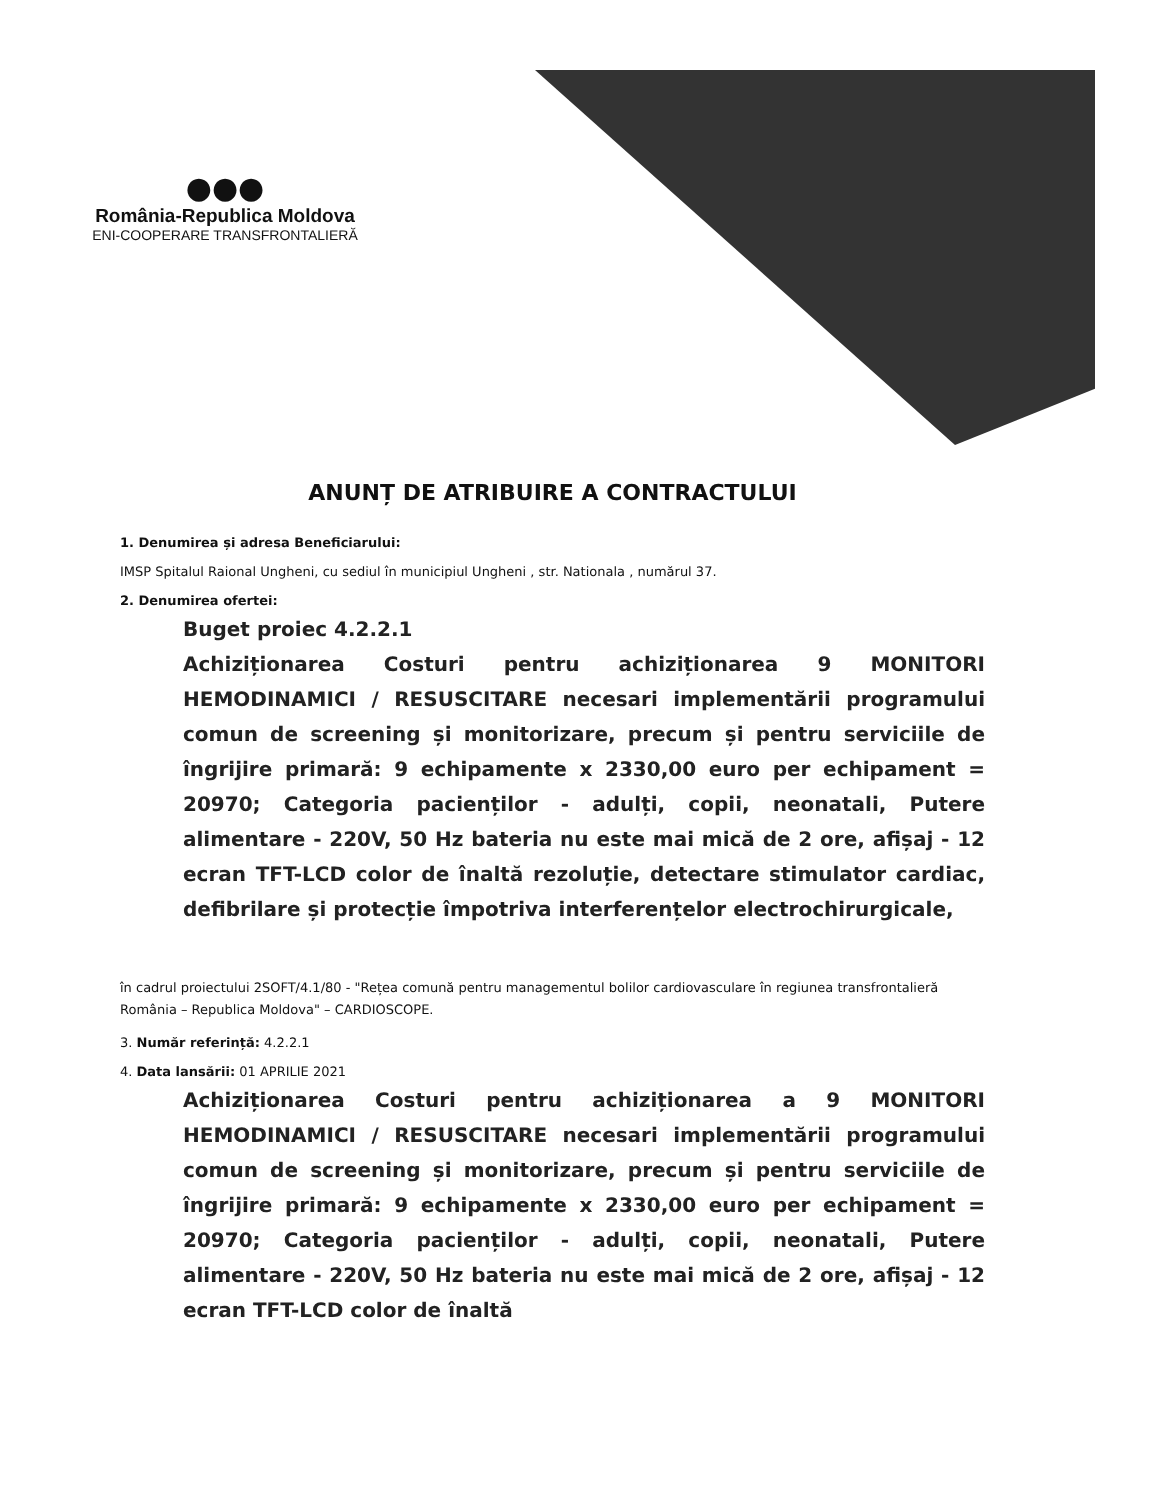●●●
România-Republica Moldova
ENI-COOPERARE TRANSFRONTALIERĂ
ANUNȚ DE ATRIBUIRE A CONTRACTULUI
1. Denumirea și adresa Beneficiarului:
IMSP Spitalul Raional Ungheni, cu sediul în municipiul Ungheni , str. Nationala , numărul 37.
2. Denumirea ofertei:
Buget proiec 4.2.2.1
Achiziționarea Costuri pentru achiziționarea 9 MONITORI HEMODINAMICI / RESUSCITARE necesari implementării programului comun de screening și monitorizare, precum și pentru serviciile de îngrijire primară: 9 echipamente x 2330,00 euro per echipament = 20970; Categoria pacienților - adulți, copii, neonatali, Putere alimentare - 220V, 50 Hz bateria nu este mai mică de 2 ore, afișaj - 12 ecran TFT-LCD color de înaltă rezoluție, detectare stimulator cardiac, defibrilare și protecție împotriva interferențelor electrochirurgicale,
în cadrul proiectului 2SOFT/4.1/80 - "Rețea comună pentru managementul bolilor cardiovasculare în regiunea transfrontalieră România – Republica Moldova" – CARDIOSCOPE.
3. Număr referință: 4.2.2.1
4. Data lansării: 01 APRILIE 2021
Achiziționarea Costuri pentru achiziționarea a 9 MONITORI HEMODINAMICI / RESUSCITARE necesari implementării programului comun de screening și monitorizare, precum și pentru serviciile de îngrijire primară: 9 echipamente x 2330,00 euro per echipament = 20970; Categoria pacienților - adulți, copii, neonatali, Putere alimentare - 220V, 50 Hz bateria nu este mai mică de 2 ore, afișaj - 12 ecran TFT-LCD color de înaltă